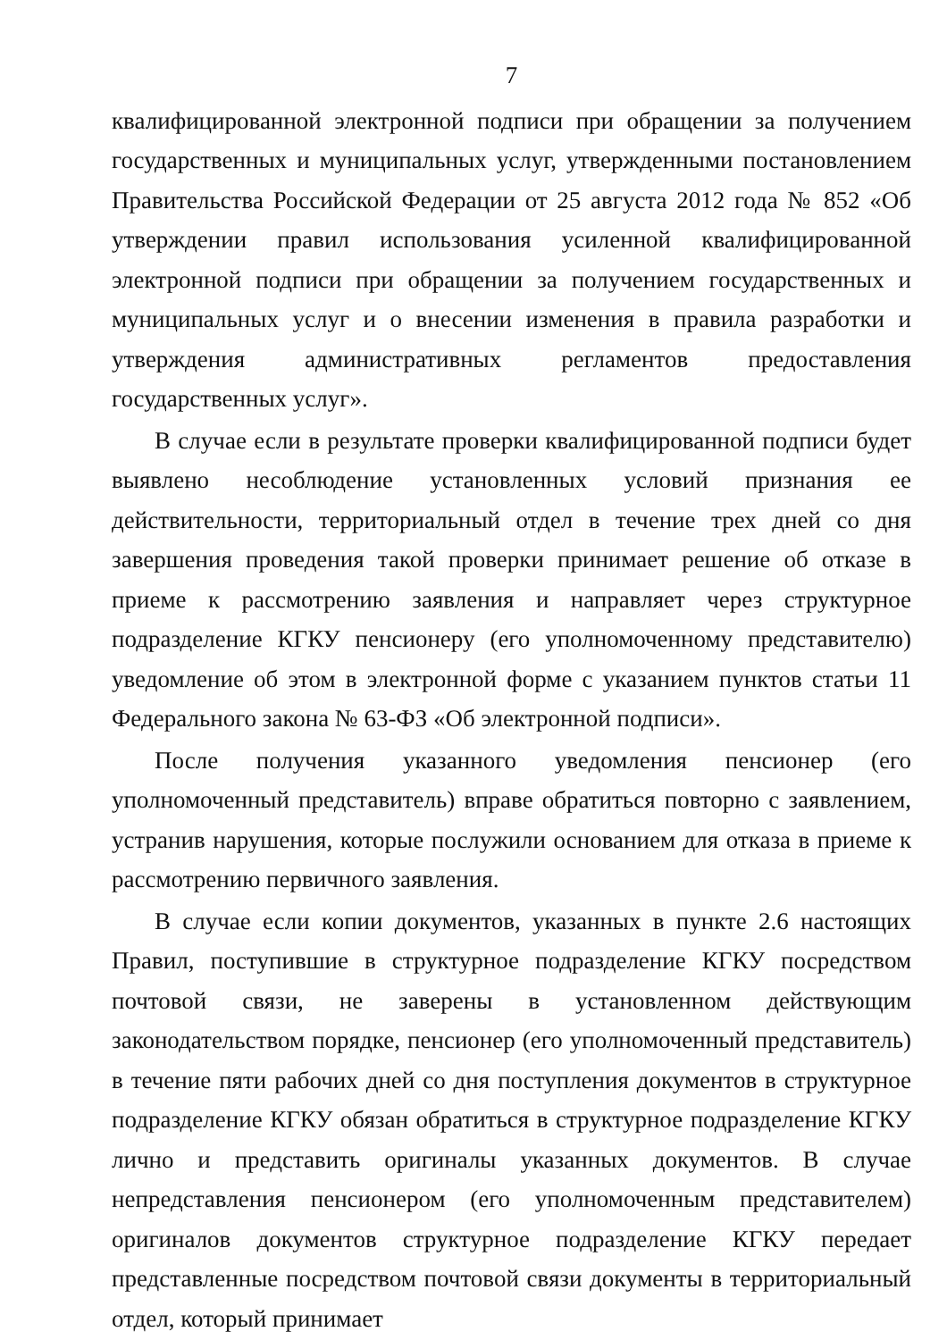7
квалифицированной электронной подписи при обращении за получением государственных и муниципальных услуг, утвержденными постановлением Правительства Российской Федерации от 25 августа 2012 года № 852 «Об утверждении правил использования усиленной квалифицированной электронной подписи при обращении за получением государственных и муниципальных услуг и о внесении изменения в правила разработки и утверждения административных регламентов предоставления государственных услуг».
В случае если в результате проверки квалифицированной подписи будет выявлено несоблюдение установленных условий признания ее действительности, территориальный отдел в течение трех дней со дня завершения проведения такой проверки принимает решение об отказе в приеме к рассмотрению заявления и направляет через структурное подразделение КГКУ пенсионеру (его уполномоченному представителю) уведомление об этом в электронной форме с указанием пунктов статьи 11 Федерального закона № 63-ФЗ «Об электронной подписи».
После получения указанного уведомления пенсионер (его уполномоченный представитель) вправе обратиться повторно с заявлением, устранив нарушения, которые послужили основанием для отказа в приеме к рассмотрению первичного заявления.
В случае если копии документов, указанных в пункте 2.6 настоящих Правил, поступившие в структурное подразделение КГКУ посредством почтовой связи, не заверены в установленном действующим законодательством порядке, пенсионер (его уполномоченный представитель) в течение пяти рабочих дней со дня поступления документов в структурное подразделение КГКУ обязан обратиться в структурное подразделение КГКУ лично и представить оригиналы указанных документов. В случае непредставления пенсионером (его уполномоченным представителем) оригиналов документов структурное подразделение КГКУ передает представленные посредством почтовой связи документы в территориальный отдел, который принимает